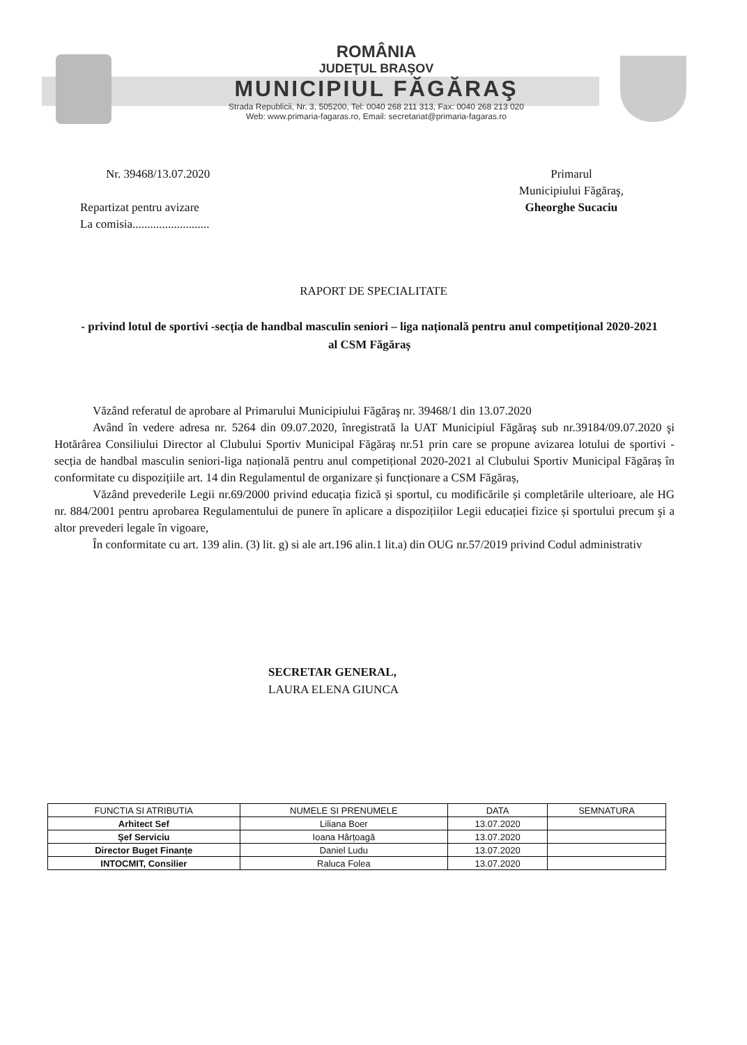ROMÂNIA
JUDEŢUL BRAŞOV
MUNICIPIUL FĂGĂRAŞ
Strada Republicii, Nr. 3, 505200, Tel: 0040 268 211 313, Fax: 0040 268 213 020
Web: www.primaria-fagaras.ro, Email: secretariat@primaria-fagaras.ro
Nr. 39468/13.07.2020
Repartizat pentru avizare
La comisia..........................
Primarul
Municipiului Făgăraş,
Gheorghe Sucaciu
RAPORT DE SPECIALITATE
- privind lotul de sportivi -secția de handbal masculin seniori – liga națională pentru anul competițional 2020-2021 al CSM Făgăraș
Văzând referatul de aprobare al Primarului Municipiului Făgăraş nr. 39468/1 din 13.07.2020
Având în vedere adresa nr. 5264 din 09.07.2020, înregistrată la UAT Municipiul Făgăraş sub nr.39184/09.07.2020 şi Hotărârea Consiliului Director al Clubului Sportiv Municipal Făgăraş nr.51 prin care se propune avizarea lotului de sportivi - secția de handbal masculin seniori-liga națională pentru anul competițional 2020-2021 al Clubului Sportiv Municipal Făgăraș în conformitate cu dispozițiile art. 14 din Regulamentul de organizare și funcționare a CSM Făgăraș,
Văzând prevederile Legii nr.69/2000 privind educația fizică și sportul, cu modificările și completările ulterioare, ale HG nr. 884/2001 pentru aprobarea Regulamentului de punere în aplicare a dispozițiilor Legii educației fizice și sportului precum şi a altor prevederi legale în vigoare,
În conformitate cu art. 139 alin. (3) lit. g) si ale art.196 alin.1 lit.a) din OUG nr.57/2019 privind Codul administrativ
SECRETAR GENERAL,
LAURA ELENA GIUNCA
| FUNCTIA SI ATRIBUTIA | NUMELE SI PRENUMELE | DATA | SEMNATURA |
| --- | --- | --- | --- |
| Arhitect Sef | Liliana Boer | 13.07.2020 | |
| Şef Serviciu | Ioana Hârțoagă | 13.07.2020 | |
| Director Buget Finanțe | Daniel Ludu | 13.07.2020 | |
| INTOCMIT, Consilier | Raluca Folea | 13.07.2020 | |